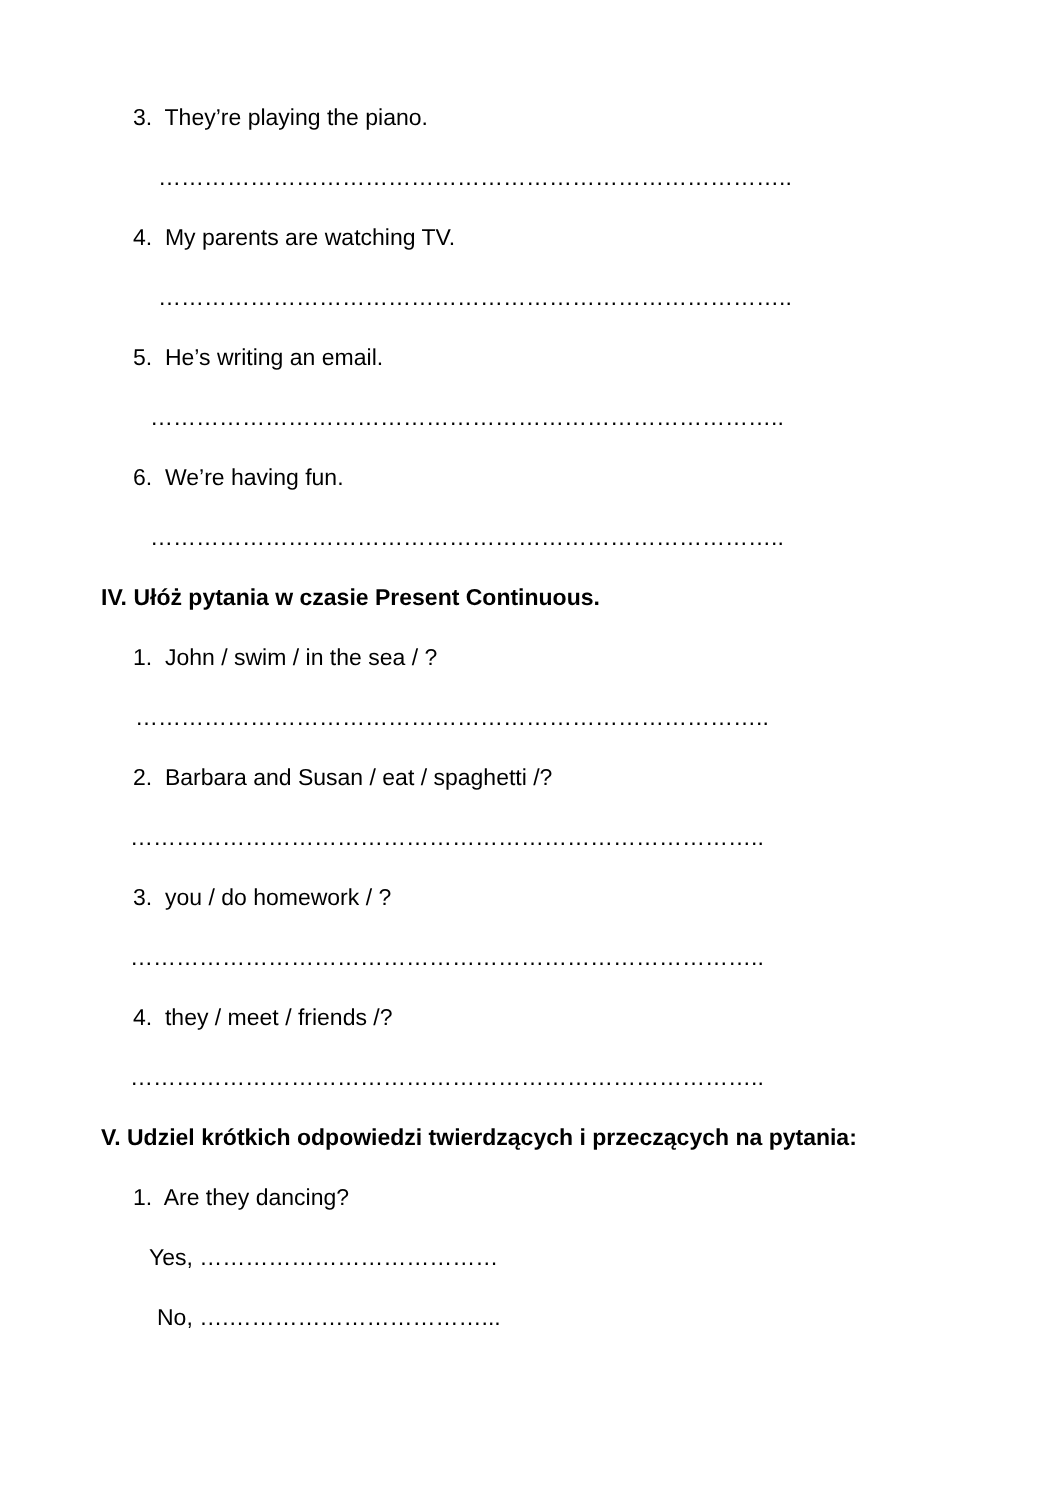3. They’re playing the piano.
………………………………………………………………………..
4. My parents are watching TV.
………………………………………………………………………..
5. He’s writing an email.
………………………………………………………………………..
6. We’re having fun.
………………………………………………………………………..
IV. Ułóż pytania w czasie Present Continuous.
1. John / swim / in the sea / ?
………………………………………………………………………..
2. Barbara and Susan / eat / spaghetti /?
………………………………………………………………………..
3. you / do homework / ?
………………………………………………………………………..
4. they / meet / friends /?
………………………………………………………………………..
V. Udziel krótkich odpowiedzi twierdzących i przeczących na pytania:
1. Are they dancing?
Yes, …………………………………
No, ….……………………………...